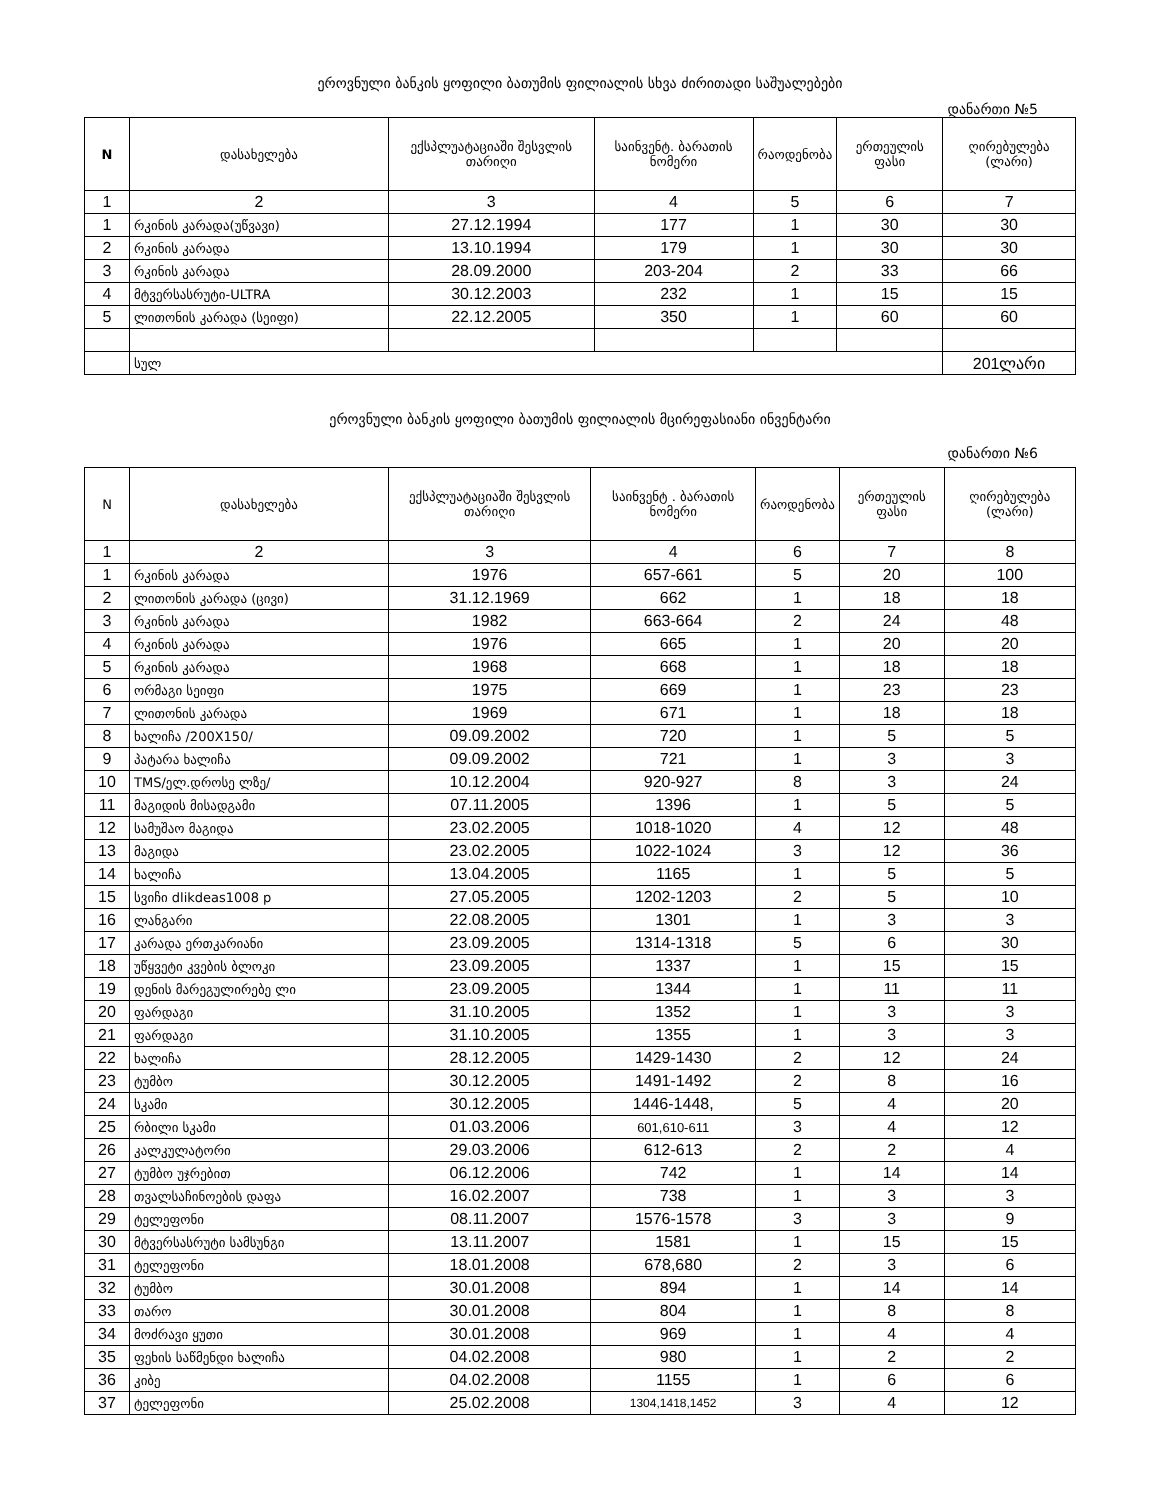ეროვნული ბანკის ყოფილი ბათუმის ფილიალის სხვა ძირითადი საშუალებები
დანართი №5
| N | დასახელება | ექსპლუატაციაში შესვლის თარიღი | საინვენტ. ბარათის ნომერი | რაოდენობა | ერთეულის ფასი | ღირებულება (ლარი) |
| --- | --- | --- | --- | --- | --- | --- |
| 1 | 2 | 3 | 4 | 5 | 6 | 7 |
| 1 | რკინის კარადა(უწვავი) | 27.12.1994 | 177 | 1 | 30 | 30 |
| 2 | რკინის კარადა | 13.10.1994 | 179 | 1 | 30 | 30 |
| 3 | რკინის კარადა | 28.09.2000 | 203-204 | 2 | 33 | 66 |
| 4 | მტვერსასრუტი-ULTRA | 30.12.2003 | 232 | 1 | 15 | 15 |
| 5 | ლითონის კარადა (სეიფი) | 22.12.2005 | 350 | 1 | 60 | 60 |
| | სულ | | | | | 201ლარი |
ეროვნული ბანკის ყოფილი ბათუმის ფილიალის მცირეფასიანი ინვენტარი
დანართი №6
| N | დასახელება | ექსპლუატაციაში შესვლის თარიღი | საინვენტ . ბარათის ნომერი | რაოდენობა | ერთეულის ფასი | ღირებულება (ლარი) |
| --- | --- | --- | --- | --- | --- | --- |
| 1 | 2 | 3 | 4 | 6 | 7 | 8 |
| 1 | რკინის კარადა | 1976 | 657-661 | 5 | 20 | 100 |
| 2 | ლითონის კარადა (ცივი) | 31.12.1969 | 662 | 1 | 18 | 18 |
| 3 | რკინის კარადა | 1982 | 663-664 | 2 | 24 | 48 |
| 4 | რკინის კარადა | 1976 | 665 | 1 | 20 | 20 |
| 5 | რკინის კარადა | 1968 | 668 | 1 | 18 | 18 |
| 6 | ორმაგი სეიფი | 1975 | 669 | 1 | 23 | 23 |
| 7 | ლითონის კარადა | 1969 | 671 | 1 | 18 | 18 |
| 8 | ხალიჩა /200X150/ | 09.09.2002 | 720 | 1 | 5 | 5 |
| 9 | პატარა ხალიჩა | 09.09.2002 | 721 | 1 | 3 | 3 |
| 10 | TMS/ელ.დროსე ლზე/ | 10.12.2004 | 920-927 | 8 | 3 | 24 |
| 11 | მაგიდის მისადგამი | 07.11.2005 | 1396 | 1 | 5 | 5 |
| 12 | სამუშაო მაგიდა | 23.02.2005 | 1018-1020 | 4 | 12 | 48 |
| 13 | მაგიდა | 23.02.2005 | 1022-1024 | 3 | 12 | 36 |
| 14 | ხალიჩა | 13.04.2005 | 1165 | 1 | 5 | 5 |
| 15 | სვიჩი dlikdeas1008 p | 27.05.2005 | 1202-1203 | 2 | 5 | 10 |
| 16 | ლანგარი | 22.08.2005 | 1301 | 1 | 3 | 3 |
| 17 | კარადა ერთკარიანი | 23.09.2005 | 1314-1318 | 5 | 6 | 30 |
| 18 | უწყვეტი კვების ბლოკი | 23.09.2005 | 1337 | 1 | 15 | 15 |
| 19 | დენის მარეგულირებე ლი | 23.09.2005 | 1344 | 1 | 11 | 11 |
| 20 | ფარდაგი | 31.10.2005 | 1352 | 1 | 3 | 3 |
| 21 | ფარდაგი | 31.10.2005 | 1355 | 1 | 3 | 3 |
| 22 | ხალიჩა | 28.12.2005 | 1429-1430 | 2 | 12 | 24 |
| 23 | ტუმბო | 30.12.2005 | 1491-1492 | 2 | 8 | 16 |
| 24 | სკამი | 30.12.2005 | 1446-1448, | 5 | 4 | 20 |
| 25 | რბილი სკამი | 01.03.2006 | 601,610-611 | 3 | 4 | 12 |
| 26 | კალკულატორი | 29.03.2006 | 612-613 | 2 | 2 | 4 |
| 27 | ტუმბო უჯრებით | 06.12.2006 | 742 | 1 | 14 | 14 |
| 28 | თვალსაჩინოების დაფა | 16.02.2007 | 738 | 1 | 3 | 3 |
| 29 | ტელეფონი | 08.11.2007 | 1576-1578 | 3 | 3 | 9 |
| 30 | მტვერსასრუტი სამსუნგი | 13.11.2007 | 1581 | 1 | 15 | 15 |
| 31 | ტელეფონი | 18.01.2008 | 678,680 | 2 | 3 | 6 |
| 32 | ტუმბო | 30.01.2008 | 894 | 1 | 14 | 14 |
| 33 | თარო | 30.01.2008 | 804 | 1 | 8 | 8 |
| 34 | მოძრავი ყუთი | 30.01.2008 | 969 | 1 | 4 | 4 |
| 35 | ფეხის საწმენდი ხალიჩა | 04.02.2008 | 980 | 1 | 2 | 2 |
| 36 | კიბე | 04.02.2008 | 1155 | 1 | 6 | 6 |
| 37 | ტელეფონი | 25.02.2008 | 1304,1418,1452 | 3 | 4 | 12 |